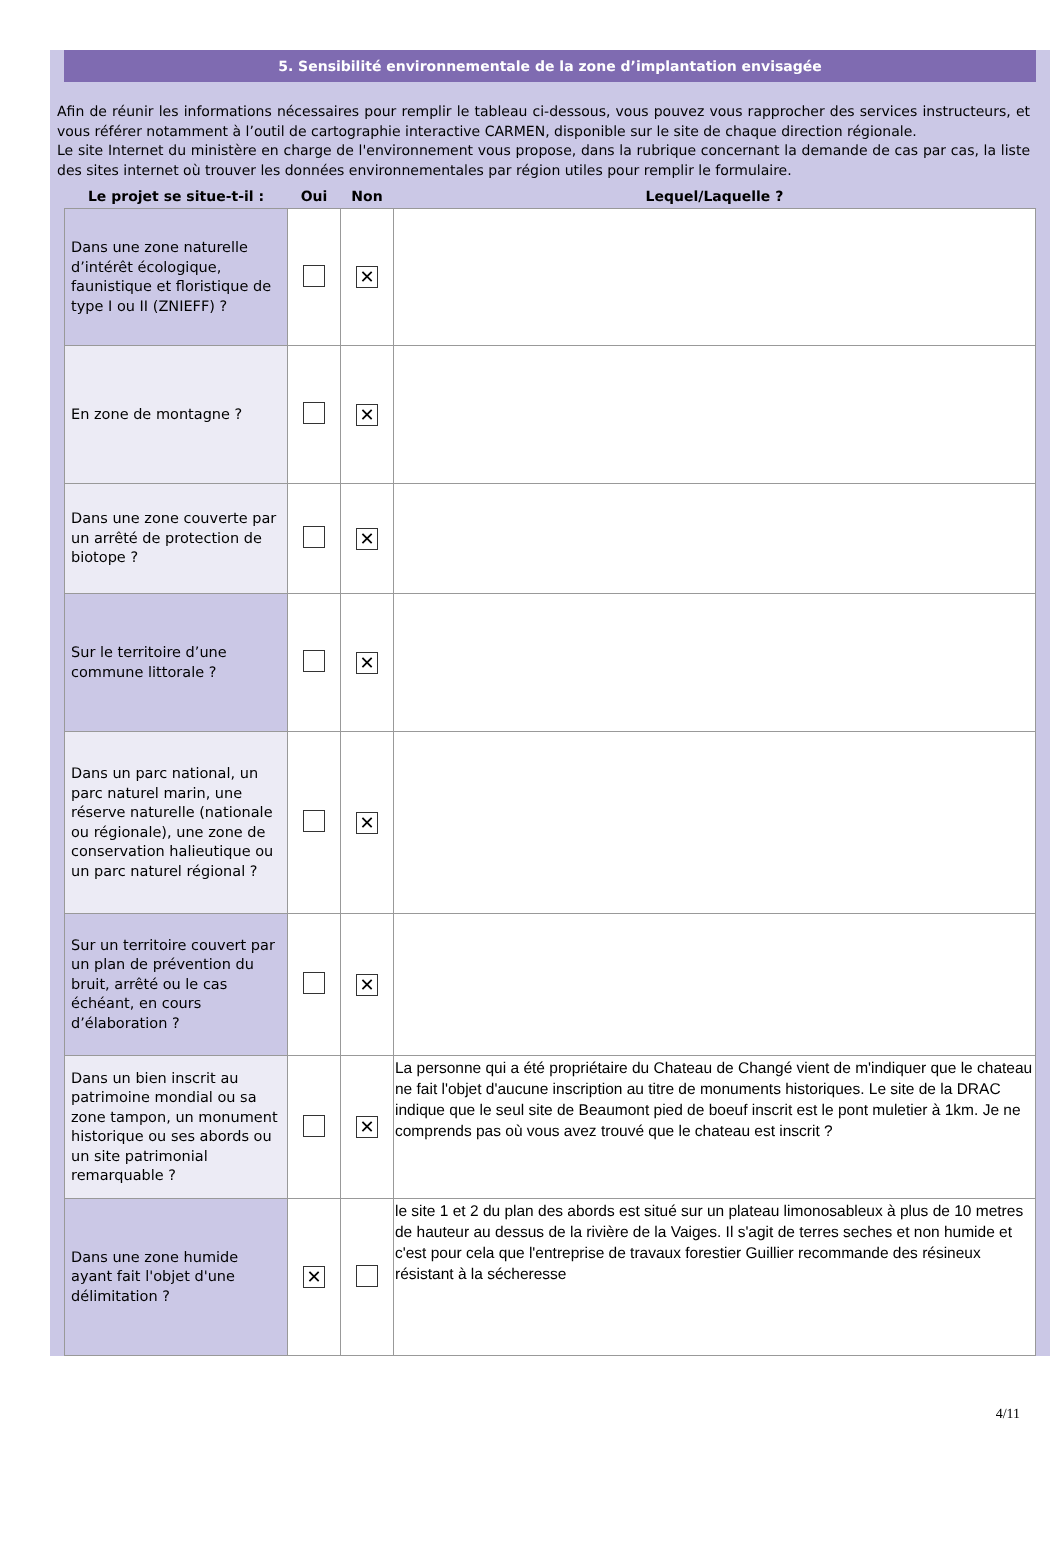5. Sensibilité environnementale de la zone d’implantation envisagée
Afin de réunir les informations nécessaires pour remplir le tableau ci-dessous, vous pouvez vous rapprocher des services instructeurs, et vous référer notamment à l’outil de cartographie interactive CARMEN, disponible sur le site de chaque direction régionale.
Le site Internet du ministère en charge de l'environnement vous propose, dans la rubrique concernant la demande de cas par cas, la liste des sites internet où trouver les données environnementales par région utiles pour remplir le formulaire.
| Le projet se situe-t-il : | Oui | Non | Lequel/Laquelle ? |
| --- | --- | --- | --- |
| Dans une zone naturelle d’intérêt écologique, faunistique et floristique de type I ou II (ZNIEFF) ? | | ✕ | |
| En zone de montagne ? | | ✕ | |
| Dans une zone couverte par un arrêté de protection de biotope ? | | ✕ | |
| Sur le territoire d’une commune littorale ? | | ✕ | |
| Dans un parc national, un parc naturel marin, une réserve naturelle (nationale ou régionale), une zone de conservation halieutique ou un parc naturel régional ? | | ✕ | |
| Sur un territoire couvert par un plan de prévention du bruit, arrêté ou le cas échéant, en cours d’élaboration ? | | ✕ | |
| Dans un bien inscrit au patrimoine mondial ou sa zone tampon, un monument historique ou ses abords ou un site patrimonial remarquable ? | | ✕ | La personne qui a été propriétaire du Chateau de Changé vient de m'indiquer que le chateau ne fait l'objet d'aucune inscription au titre de monuments historiques. Le site de la DRAC indique que le seul site de Beaumont pied de boeuf inscrit est le pont muletier à 1km. Je ne comprends pas où vous avez trouvé que le chateau est inscrit ? |
| Dans une zone humide ayant fait l'objet d'une délimitation ? | ✕ | | le site 1 et 2 du plan des abords est situé sur un plateau limonosableux à plus de 10 metres de hauteur au dessus de la rivière de la Vaiges. Il s'agit de terres seches et non humide et c'est pour cela que l'entreprise de travaux forestier Guillier recommande des résineux résistant à la sécheresse |
4/11